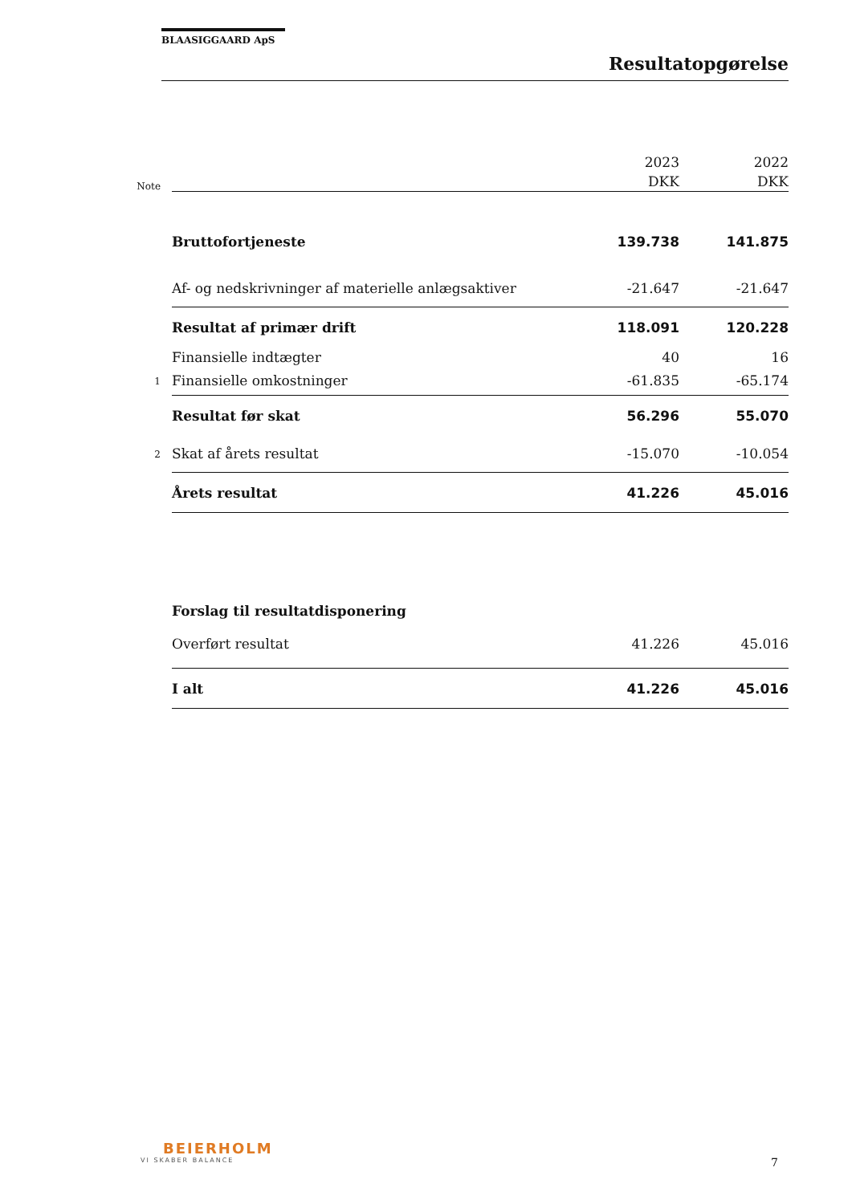BLAASIGGAARD ApS
Resultatopgørelse
| | | 2023 | 2022 |
| Note | | DKK | DKK |
| | Bruttofortjeneste | 139.738 | 141.875 |
| | Af- og nedskrivninger af materielle anlægsaktiver | -21.647 | -21.647 |
| | Resultat af primær drift | 118.091 | 120.228 |
| | Finansielle indtægter | 40 | 16 |
| 1 | Finansielle omkostninger | -61.835 | -65.174 |
| | Resultat før skat | 56.296 | 55.070 |
| 2 | Skat af årets resultat | -15.070 | -10.054 |
| | Årets resultat | 41.226 | 45.016 |
| | Forslag til resultatdisponering | | |
| | Overført resultat | 41.226 | 45.016 |
| | I alt | 41.226 | 45.016 |
BEIERHOLM
VI SKABER BALANCE
7